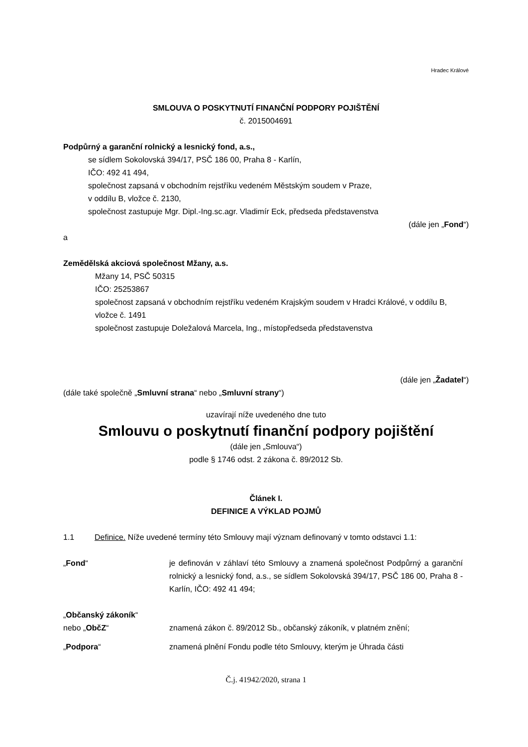Hradec Králové
SMLOUVA O POSKYTNUTÍ FINANČNÍ PODPORY POJIŠTĚNÍ
č. 2015004691
Podpůrný a garanční rolnický a lesnický fond, a.s.,
se sídlem Sokolovská 394/17, PSČ 186 00, Praha 8 - Karlín,
IČO: 492 41 494,
společnost zapsaná v obchodním rejstříku vedeném Městským soudem v Praze,
v oddílu B, vložce č. 2130,
společnost zastupuje Mgr. Dipl.-Ing.sc.agr. Vladimír Eck, předseda představenstva
(dále jen „Fond“)
a
Zemědělská akciová společnost Mžany, a.s.
Mžany 14, PSČ 50315
IČO: 25253867
společnost zapsaná v obchodním rejstříku vedeném Krajským soudem v Hradci Králové, v oddílu B, vložce č. 1491
společnost zastupuje Doležalová Marcela, Ing., místopředseda představenstva
(dále jen „Žadatel“)
(dále také společně „Smluvní strana“ nebo „Smluvní strany“)
uzavírají níže uvedeného dne tuto
Smlouvu o poskytnutí finanční podpory pojištění
(dále jen „Smlouva“)
podle § 1746 odst. 2 zákona č. 89/2012 Sb.
Článek I.
DEFINICE A VÝKLAD POJMŮ
1.1 Definice. Níže uvedené termíny této Smlouvy mají význam definovaný v tomto odstavci 1.1:
„Fond“ je definován v záhlaví této Smlouvy a znamená společnost Podpůrný a garanční rolnický a lesnický fond, a.s., se sídlem Sokolovská 394/17, PSČ 186 00, Praha 8 - Karlín, IČO: 492 41 494;
„Občanský zákoník“
nebo „ObčZ“ znamená zákon č. 89/2012 Sb., občanský zákoník, v platném znění;
„Podpora“ znamená plnění Fondu podle této Smlouvy, kterým je Úhrada části
Č.j. 41942/2020, strana 1